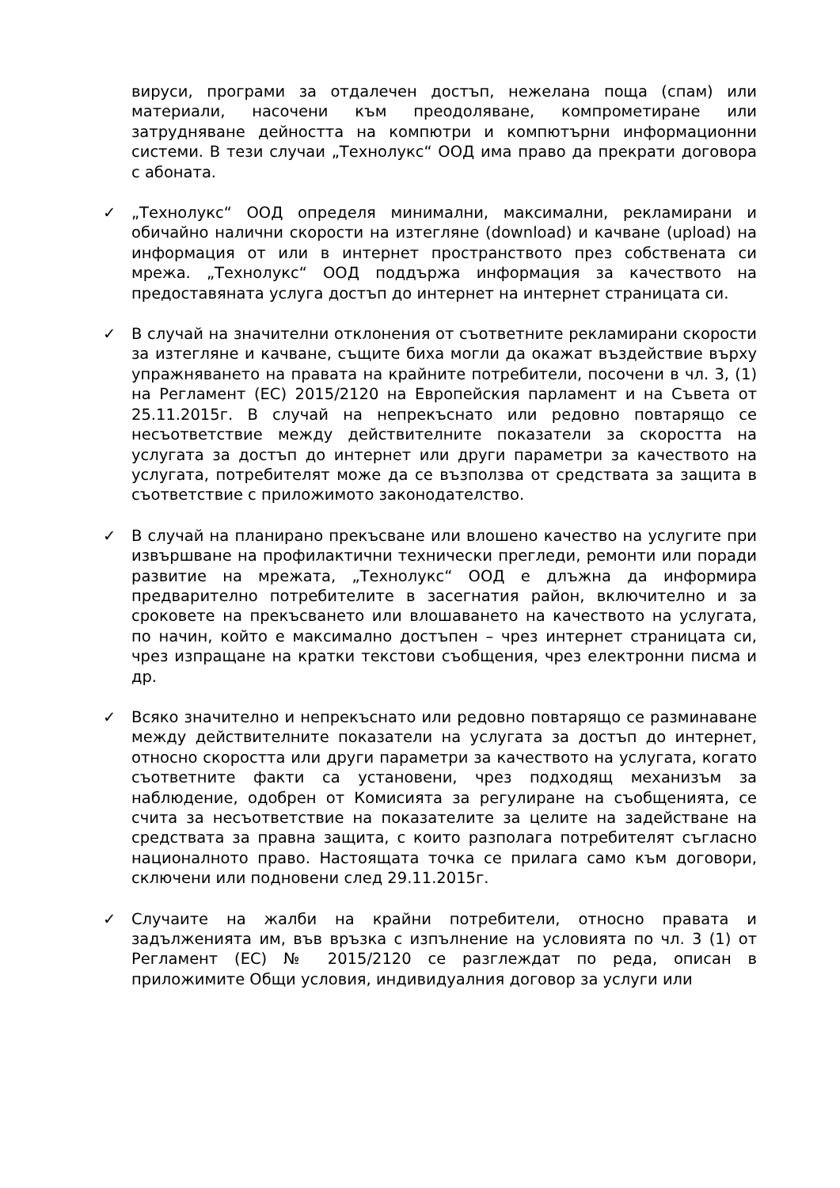вируси, програми за отдалечен достъп, нежелана поща (спам) или материали, насочени към преодоляване, компрометиране или затрудняване дейността на компютри и компютърни информационни системи. В тези случаи „Технолукс“ ООД има право да прекрати договора с абоната.
✓ „Технолукс“ ООД определя минимални, максимални, рекламирани и обичайно налични скорости на изтегляне (download) и качване (upload) на информация от или в интернет пространството през собствената си мрежа. „Технолукс“ ООД поддържа информация за качеството на предоставяната услуга достъп до интернет на интернет страницата си.
✓ В случай на значителни отклонения от съответните рекламирани скорости за изтегляне и качване, същите биха могли да окажат въздействие върху упражняването на правата на крайните потребители, посочени в чл. 3, (1) на Регламент (ЕС) 2015/2120 на Европейския парламент и на Съвета от 25.11.2015г. В случай на непрекъснато или редовно повтарящо се несъответствие между действителните показатели за скоростта на услугата за достъп до интернет или други параметри за качеството на услугата, потребителят може да се възползва от средствата за защита в съответствие с приложимото законодателство.
✓ В случай на планирано прекъсване или влошено качество на услугите при извършване на профилактични технически прегледи, ремонти или поради развитие на мрежата, „Технолукс“ ООД е длъжна да информира предварително потребителите в засегнатия район, включително и за сроковете на прекъсването или влошаването на качеството на услугата, по начин, който е максимално достъпен – чрез интернет страницата си, чрез изпращане на кратки текстови съобщения, чрез електронни писма и др.
✓ Всяко значително и непрекъснато или редовно повтарящо се разминаване между действителните показатели на услугата за достъп до интернет, относно скоростта или други параметри за качеството на услугата, когато съответните факти са установени, чрез подходящ механизъм за наблюдение, одобрен от Комисията за регулиране на съобщенията, се счита за несъответствие на показателите за целите на задействане на средствата за правна защита, с които разполага потребителят съгласно националното право. Настоящата точка се прилага само към договори, сключени или подновени след 29.11.2015г.
✓ Случаите на жалби на крайни потребители, относно правата и задълженията им, във връзка с изпълнение на условията по чл. 3 (1) от Регламент (ЕС) № 2015/2120 се разглеждат по реда, описан в приложимите Общи условия, индивидуалния договор за услуги или